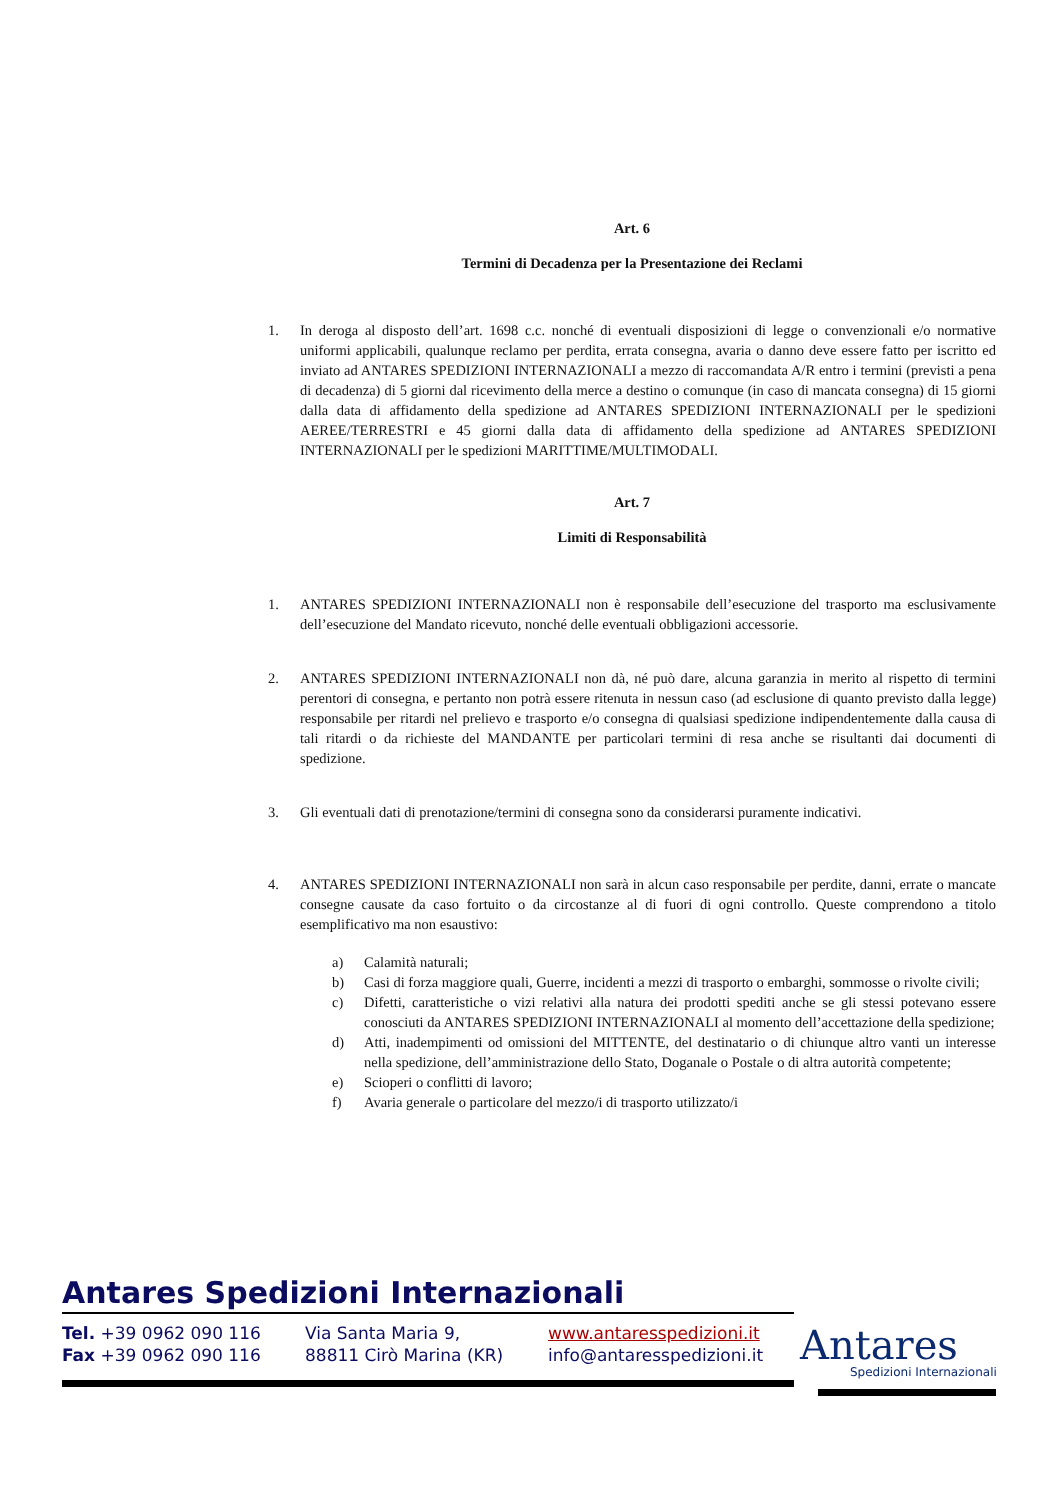Art. 6
Termini di Decadenza per la Presentazione dei Reclami
1. In deroga al disposto dell’art. 1698 c.c. nonché di eventuali disposizioni di legge o convenzionali e/o normative uniformi applicabili, qualunque reclamo per perdita, errata consegna, avaria o danno deve essere fatto per iscritto ed inviato ad ANTARES SPEDIZIONI INTERNAZIONALI a mezzo di raccomandata A/R entro i termini (previsti a pena di decadenza) di 5 giorni dal ricevimento della merce a destino o comunque (in caso di mancata consegna) di 15 giorni dalla data di affidamento della spedizione ad ANTARES SPEDIZIONI INTERNAZIONALI per le spedizioni AEREE/TERRESTRI e 45 giorni dalla data di affidamento della spedizione ad ANTARES SPEDIZIONI INTERNAZIONALI per le spedizioni MARITTIME/MULTIMODALI.
Art. 7
Limiti di Responsabilità
1. ANTARES SPEDIZIONI INTERNAZIONALI non è responsabile dell’esecuzione del trasporto ma esclusivamente dell’esecuzione del Mandato ricevuto, nonché delle eventuali obbligazioni accessorie.
2. ANTARES SPEDIZIONI INTERNAZIONALI non dà, né può dare, alcuna garanzia in merito al rispetto di termini perentori di consegna, e pertanto non potrà essere ritenuta in nessun caso (ad esclusione di quanto previsto dalla legge) responsabile per ritardi nel prelievo e trasporto e/o consegna di qualsiasi spedizione indipendentemente dalla causa di tali ritardi o da richieste del MANDANTE per particolari termini di resa anche se risultanti dai documenti di spedizione.
3. Gli eventuali dati di prenotazione/termini di consegna sono da considerarsi puramente indicativi.
4. ANTARES SPEDIZIONI INTERNAZIONALI non sarà in alcun caso responsabile per perdite, danni, errate o mancate consegne causate da caso fortuito o da circostanze al di fuori di ogni controllo. Queste comprendono a titolo esemplificativo ma non esaustivo:
a) Calamità naturali;
b) Casi di forza maggiore quali, Guerre, incidenti a mezzi di trasporto o embarghi, sommosse o rivolte civili;
c) Difetti, caratteristiche o vizi relativi alla natura dei prodotti spediti anche se gli stessi potevano essere conosciuti da ANTARES SPEDIZIONI INTERNAZIONALI al momento dell’accettazione della spedizione;
d) Atti, inadempimenti od omissioni del MITTENTE, del destinatario o di chiunque altro vanti un interesse nella spedizione, dell’amministrazione dello Stato, Doganale o Postale o di altra autorità competente;
e) Scioperi o conflitti di lavoro;
f) Avaria generale o particolare del mezzo/i di trasporto utilizzato/i
Antares Spedizioni Internazionali
Tel. +39 0962 090 116
Fax +39 0962 090 116
Via Santa Maria 9,
88811 Cirò Marina (KR)
www.antaresspedizioni.it
info@antaresspedizioni.it
Antares
Spedizioni Internazionali